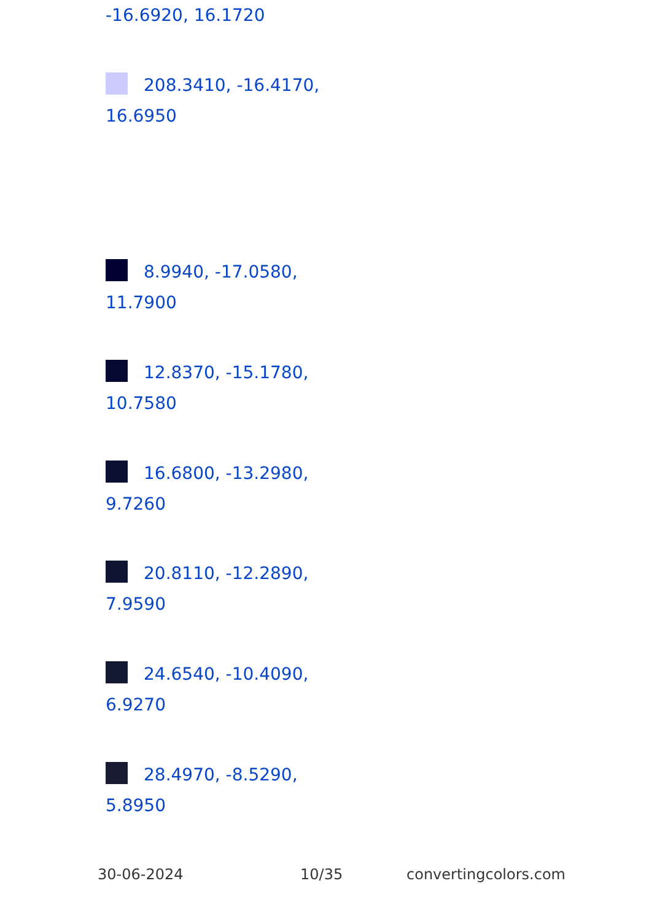-16.6920, 16.1720
208.3410, -16.4170, 16.6950
8.9940, -17.0580, 11.7900
12.8370, -15.1780, 10.7580
16.6800, -13.2980, 9.7260
20.8110, -12.2890, 7.9590
24.6540, -10.4090, 6.9270
28.4970, -8.5290, 5.8950
30-06-2024 10/35 convertingcolors.com